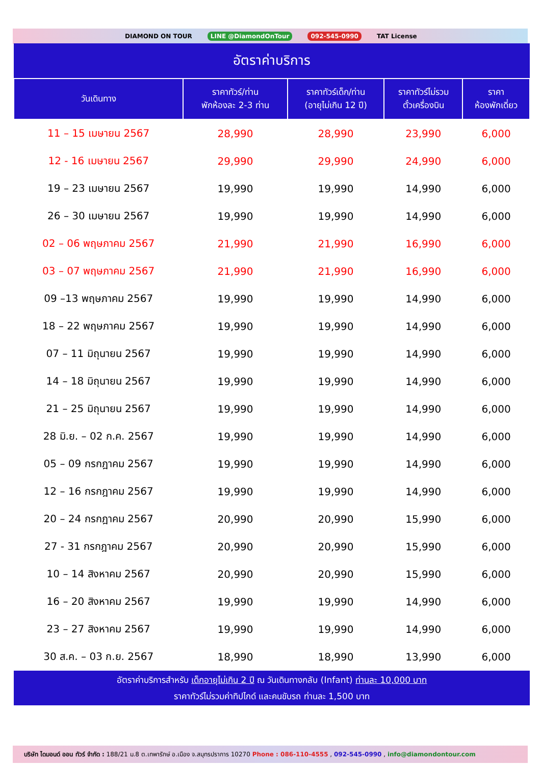DIAMOND ON TOUR LINE @DiamondOnTour 092-545-0990 TAT License
| อัตราค่าบริการ | | | | |
| วันเดินทาง | ราคาทัวร์/ท่าน พักห้องละ 2-3 ท่าน | ราคาทัวร์เด็ก/ท่าน (อายุไม่เกิน 12 ปี) | ราคาทัวร์ไม่รวม ตั๋วเครื่องบิน | ราคา ห้องพักเดี่ยว |
| 11 – 15 เมษายน 2567 | 28,990 | 28,990 | 23,990 | 6,000 |
| 12 - 16 เมษายน 2567 | 29,990 | 29,990 | 24,990 | 6,000 |
| 19 – 23 เมษายน 2567 | 19,990 | 19,990 | 14,990 | 6,000 |
| 26 – 30 เมษายน 2567 | 19,990 | 19,990 | 14,990 | 6,000 |
| 02 – 06 พฤษภาคม 2567 | 21,990 | 21,990 | 16,990 | 6,000 |
| 03 – 07 พฤษภาคม 2567 | 21,990 | 21,990 | 16,990 | 6,000 |
| 09 –13 พฤษภาคม 2567 | 19,990 | 19,990 | 14,990 | 6,000 |
| 18 – 22 พฤษภาคม 2567 | 19,990 | 19,990 | 14,990 | 6,000 |
| 07 – 11 มิถุนายน 2567 | 19,990 | 19,990 | 14,990 | 6,000 |
| 14 – 18 มิถุนายน 2567 | 19,990 | 19,990 | 14,990 | 6,000 |
| 21 – 25 มิถุนายน 2567 | 19,990 | 19,990 | 14,990 | 6,000 |
| 28 มิ.ย. – 02 ก.ค. 2567 | 19,990 | 19,990 | 14,990 | 6,000 |
| 05 – 09 กรกฎาคม 2567 | 19,990 | 19,990 | 14,990 | 6,000 |
| 12 – 16 กรกฎาคม 2567 | 19,990 | 19,990 | 14,990 | 6,000 |
| 20 – 24 กรกฎาคม 2567 | 20,990 | 20,990 | 15,990 | 6,000 |
| 27 - 31 กรกฎาคม 2567 | 20,990 | 20,990 | 15,990 | 6,000 |
| 10 – 14 สิงหาคม 2567 | 20,990 | 20,990 | 15,990 | 6,000 |
| 16 – 20 สิงหาคม 2567 | 19,990 | 19,990 | 14,990 | 6,000 |
| 23 – 27 สิงหาคม 2567 | 19,990 | 19,990 | 14,990 | 6,000 |
| 30 ส.ค. – 03 ก.ย. 2567 | 18,990 | 18,990 | 13,990 | 6,000 |
| อัตราค่าบริการสำหรับ เด็กอายุไม่เกิน 2 ปี ณ วันเดินทางกลับ (Infant) ท่านละ 10,000 บาท ราคาทัวร์ไม่รวมค่าทิปไกด์ และคนขับรถ ท่านละ 1,500 บาท | | | | |
บริษัท ไดมอนด์ ออน ทัวร์ จำกัด : 188/21 ม.8 ต.เทพารักษ์ อ.เมือง จ.สมุทรปราการ 10270 Phone : 086-110-4555 , 092-545-0990 , info@diamondontour.com